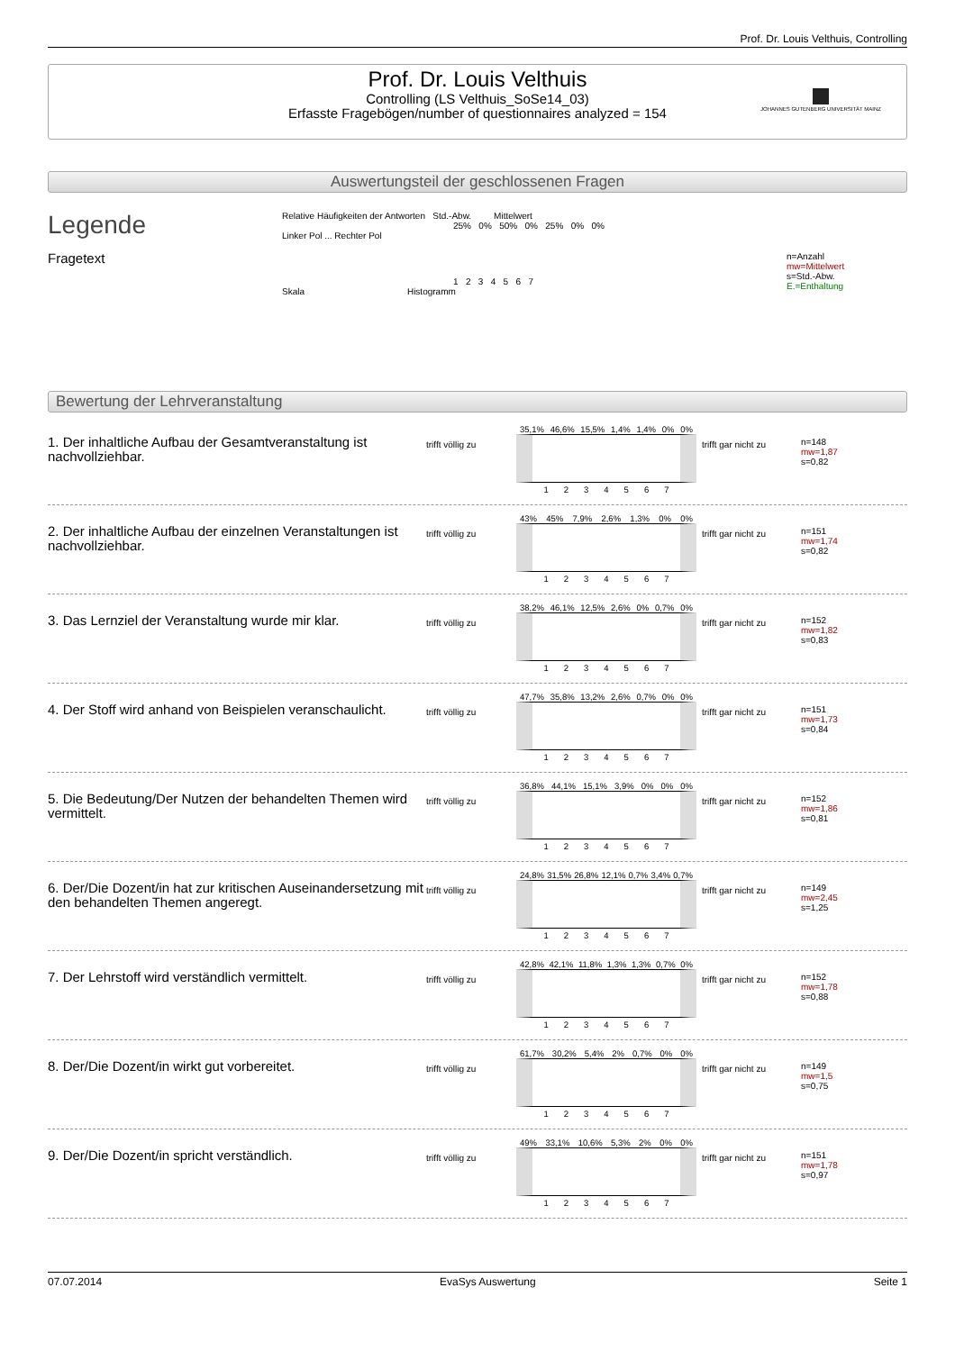Prof. Dr. Louis Velthuis, Controlling
Prof. Dr. Louis Velthuis
Controlling (LS Velthuis_SoSe14_03)
Erfasste Fragebögen/number of questionnaires analyzed = 154
JOHANNES GUTENBERG UNIVERSITÄT MAINZ
Auswertungsteil der geschlossenen Fragen
Legende
Fragetext
Relative Häufigkeiten der Antworten Std.-Abw. Mittelwert
25% 0% 50% 0% 25% 0% 0%
Linker Pol ... Rechter Pol
1 2 3 4 5 6 7
Skala Histogramm
n=Anzahl
mw=Mittelwert
s=Std.-Abw.
E.=Enthaltung
Bewertung der Lehrveranstaltung
1. Der inhaltliche Aufbau der Gesamtveranstaltung ist nachvollziehbar.
trifft völlig zu
35,1% 46,6% 15,5% 1,4% 1,4% 0% 0%
1 2 3 4 5 6 7
trifft gar nicht zu
n=148
mw=1,87
s=0,82
2. Der inhaltliche Aufbau der einzelnen Veranstaltungen ist nachvollziehbar.
trifft völlig zu
43% 45% 7,9% 2,6% 1,3% 0% 0%
1 2 3 4 5 6 7
trifft gar nicht zu
n=151
mw=1,74
s=0,82
3. Das Lernziel der Veranstaltung wurde mir klar.
trifft völlig zu
38,2% 46,1% 12,5% 2,6% 0% 0,7% 0%
1 2 3 4 5 6 7
trifft gar nicht zu
n=152
mw=1,82
s=0,83
4. Der Stoff wird anhand von Beispielen veranschaulicht.
trifft völlig zu
47,7% 35,8% 13,2% 2,6% 0,7% 0% 0%
1 2 3 4 5 6 7
trifft gar nicht zu
n=151
mw=1,73
s=0,84
5. Die Bedeutung/Der Nutzen der behandelten Themen wird vermittelt.
trifft völlig zu
36,8% 44,1% 15,1% 3,9% 0% 0% 0%
1 2 3 4 5 6 7
trifft gar nicht zu
n=152
mw=1,86
s=0,81
6. Der/Die Dozent/in hat zur kritischen Auseinandersetzung mit den behandelten Themen angeregt.
trifft völlig zu
24,8% 31,5% 26,8% 12,1% 0,7% 3,4% 0,7%
1 2 3 4 5 6 7
trifft gar nicht zu
n=149
mw=2,45
s=1,25
7. Der Lehrstoff wird verständlich vermittelt.
trifft völlig zu
42,8% 42,1% 11,8% 1,3% 1,3% 0,7% 0%
1 2 3 4 5 6 7
trifft gar nicht zu
n=152
mw=1,78
s=0,88
8. Der/Die Dozent/in wirkt gut vorbereitet.
trifft völlig zu
61,7% 30,2% 5,4% 2% 0,7% 0% 0%
1 2 3 4 5 6 7
trifft gar nicht zu
n=149
mw=1,5
s=0,75
9. Der/Die Dozent/in spricht verständlich.
trifft völlig zu
49% 33,1% 10,6% 5,3% 2% 0% 0%
1 2 3 4 5 6 7
trifft gar nicht zu
n=151
mw=1,78
s=0,97
07.07.2014 EvaSys Auswertung Seite 1